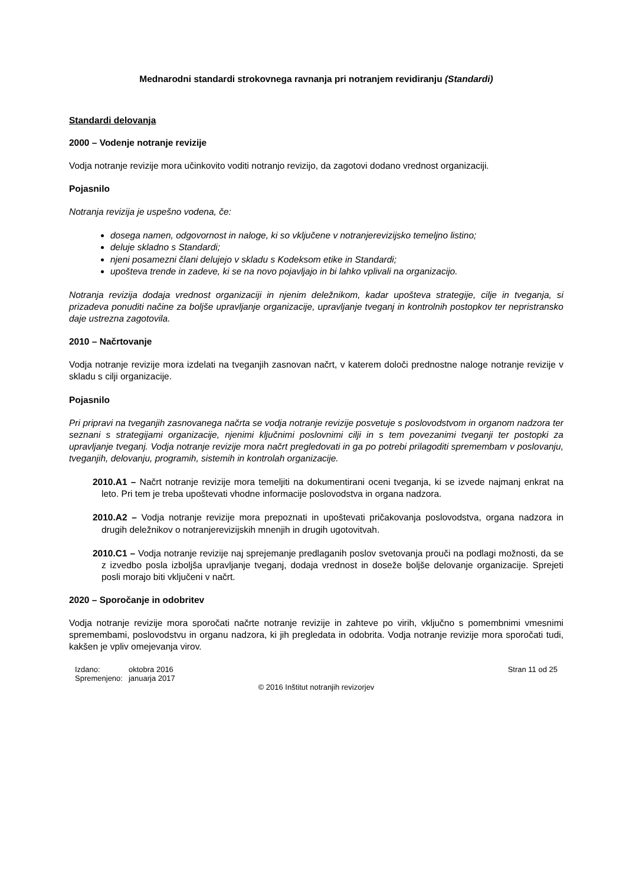Mednarodni standardi strokovnega ravnanja pri notranjem revidiranju (Standardi)
Standardi delovanja
2000 – Vodenje notranje revizije
Vodja notranje revizije mora učinkovito voditi notranjo revizijo, da zagotovi dodano vrednost organizaciji.
Pojasnilo
Notranja revizija je uspešno vodena, če:
dosega namen, odgovornost in naloge, ki so vključene v notranjerevizijsko temeljno listino;
deluje skladno s Standardi;
njeni posamezni člani delujejo v skladu s Kodeksom etike in Standardi;
upošteva trende in zadeve, ki se na novo pojavljajo in bi lahko vplivali na organizacijo.
Notranja revizija dodaja vrednost organizaciji in njenim deležnikom, kadar upošteva strategije, cilje in tveganja, si prizadeva ponuditi načine za boljše upravljanje organizacije, upravljanje tveganj in kontrolnih postopkov ter nepristransko daje ustrezna zagotovila.
2010 – Načrtovanje
Vodja notranje revizije mora izdelati na tveganjih zasnovan načrt, v katerem določi prednostne naloge notranje revizije v skladu s cilji organizacije.
Pojasnilo
Pri pripravi na tveganjih zasnovanega načrta se vodja notranje revizije posvetuje s poslovodstvom in organom nadzora ter seznani s strategijami organizacije, njenimi ključnimi poslovnimi cilji in s tem povezanimi tveganji ter postopki za upravljanje tveganj. Vodja notranje revizije mora načrt pregledovati in ga po potrebi prilagoditi spremembam v poslovanju, tveganjih, delovanju, programih, sistemih in kontrolah organizacije.
2010.A1 – Načrt notranje revizije mora temeljiti na dokumentirani oceni tveganja, ki se izvede najmanj enkrat na leto. Pri tem je treba upoštevati vhodne informacije poslovodstva in organa nadzora.
2010.A2 – Vodja notranje revizije mora prepoznati in upoštevati pričakovanja poslovodstva, organa nadzora in drugih deležnikov o notranjerevizijskih mnenjih in drugih ugotovitvah.
2010.C1 – Vodja notranje revizije naj sprejemanje predlaganih poslov svetovanja prouči na podlagi možnosti, da se z izvedbo posla izboljša upravljanje tveganj, dodaja vrednost in doseže boljše delovanje organizacije. Sprejeti posli morajo biti vključeni v načrt.
2020 – Sporočanje in odobritev
Vodja notranje revizije mora sporočati načrte notranje revizije in zahteve po virih, vključno s pomembnimi vmesnimi spremembami, poslovodstvu in organu nadzora, ki jih pregledata in odobrita. Vodja notranje revizije mora sporočati tudi, kakšen je vpliv omejevanja virov.
| Izdano: | oktobra 2016 |
| Spremenjeno: | januarja 2017 |
Stran 11 od 25
© 2016 Inštitut notranjih revizorjev